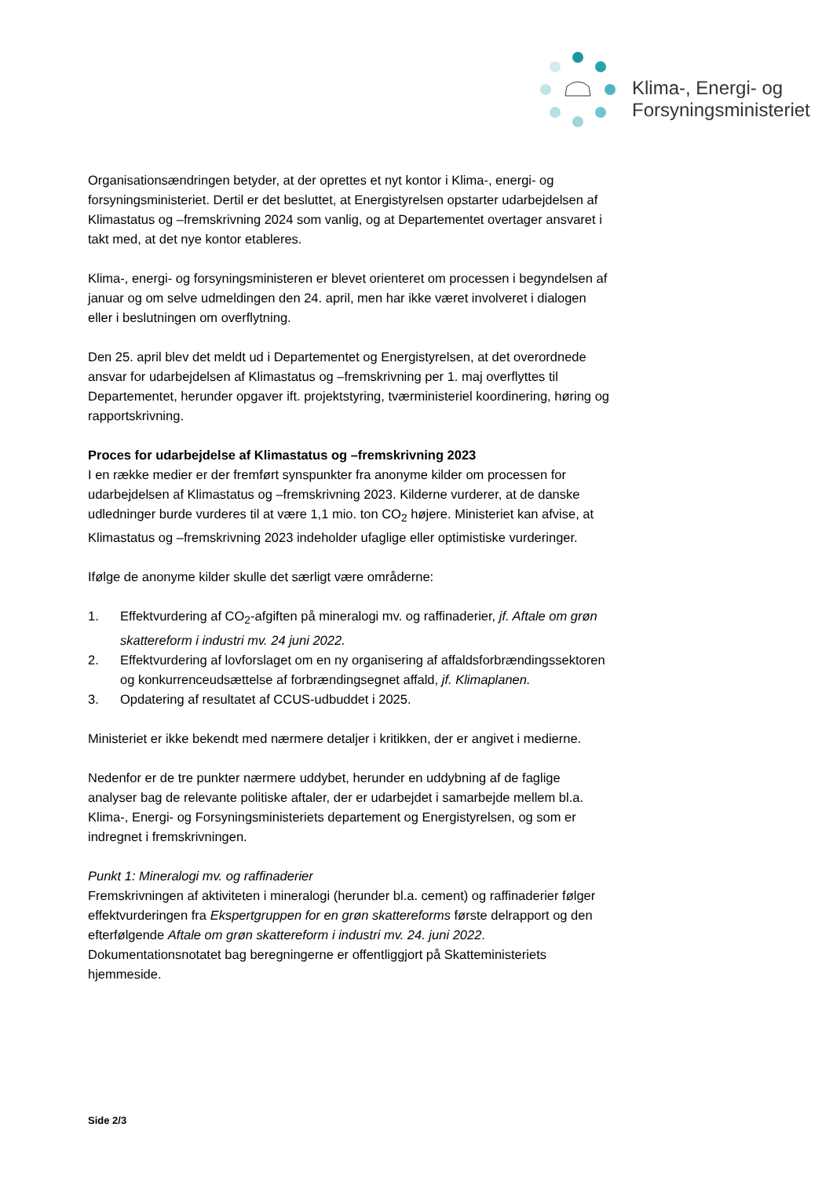Klima-, Energi- og
Forsyningsministeriet
Organisationsændringen betyder, at der oprettes et nyt kontor i Klima-, energi- og forsyningsministeriet. Dertil er det besluttet, at Energistyrelsen opstarter udarbejdelsen af Klimastatus og –fremskrivning 2024 som vanlig, og at Departementet overtager ansvaret i takt med, at det nye kontor etableres.
Klima-, energi- og forsyningsministeren er blevet orienteret om processen i begyndelsen af januar og om selve udmeldingen den 24. april, men har ikke været involveret i dialogen eller i beslutningen om overflytning.
Den 25. april blev det meldt ud i Departementet og Energistyrelsen, at det overordnede ansvar for udarbejdelsen af Klimastatus og –fremskrivning per 1. maj overflyttes til Departementet, herunder opgaver ift. projektstyring, tværministeriel koordinering, høring og rapportskrivning.
Proces for udarbejdelse af Klimastatus og –fremskrivning 2023
I en række medier er der fremført synspunkter fra anonyme kilder om processen for udarbejdelsen af Klimastatus og –fremskrivning 2023. Kilderne vurderer, at de danske udledninger burde vurderes til at være 1,1 mio. ton CO<sub>2</sub> højere. Ministeriet kan afvise, at Klimastatus og –fremskrivning 2023 indeholder ufaglige eller optimistiske vurderinger.
Ifølge de anonyme kilder skulle det særligt være områderne:
1. Effektvurdering af CO<sub>2</sub>-afgiften på mineralogi mv. og raffinaderier, jf. Aftale om grøn skattereform i industri mv. 24 juni 2022.
2. Effektvurdering af lovforslaget om en ny organisering af affaldsforbrændingssektoren og konkurrenceudsættelse af forbrændingsegnet affald, jf. Klimaplanen.
3. Opdatering af resultatet af CCUS-udbuddet i 2025.
Ministeriet er ikke bekendt med nærmere detaljer i kritikken, der er angivet i medierne.
Nedenfor er de tre punkter nærmere uddybet, herunder en uddybning af de faglige analyser bag de relevante politiske aftaler, der er udarbejdet i samarbejde mellem bl.a. Klima-, Energi- og Forsyningsministeriets departement og Energistyrelsen, og som er indregnet i fremskrivningen.
Punkt 1: Mineralogi mv. og raffinaderier
Fremskrivningen af aktiviteten i mineralogi (herunder bl.a. cement) og raffinaderier følger effektvurderingen fra Ekspertgruppen for en grøn skattereforms første delrapport og den efterfølgende Aftale om grøn skattereform i industri mv. 24. juni 2022. Dokumentationsnotatet bag beregningerne er offentliggjort på Skatteministeriets hjemmeside.
Side 2/3